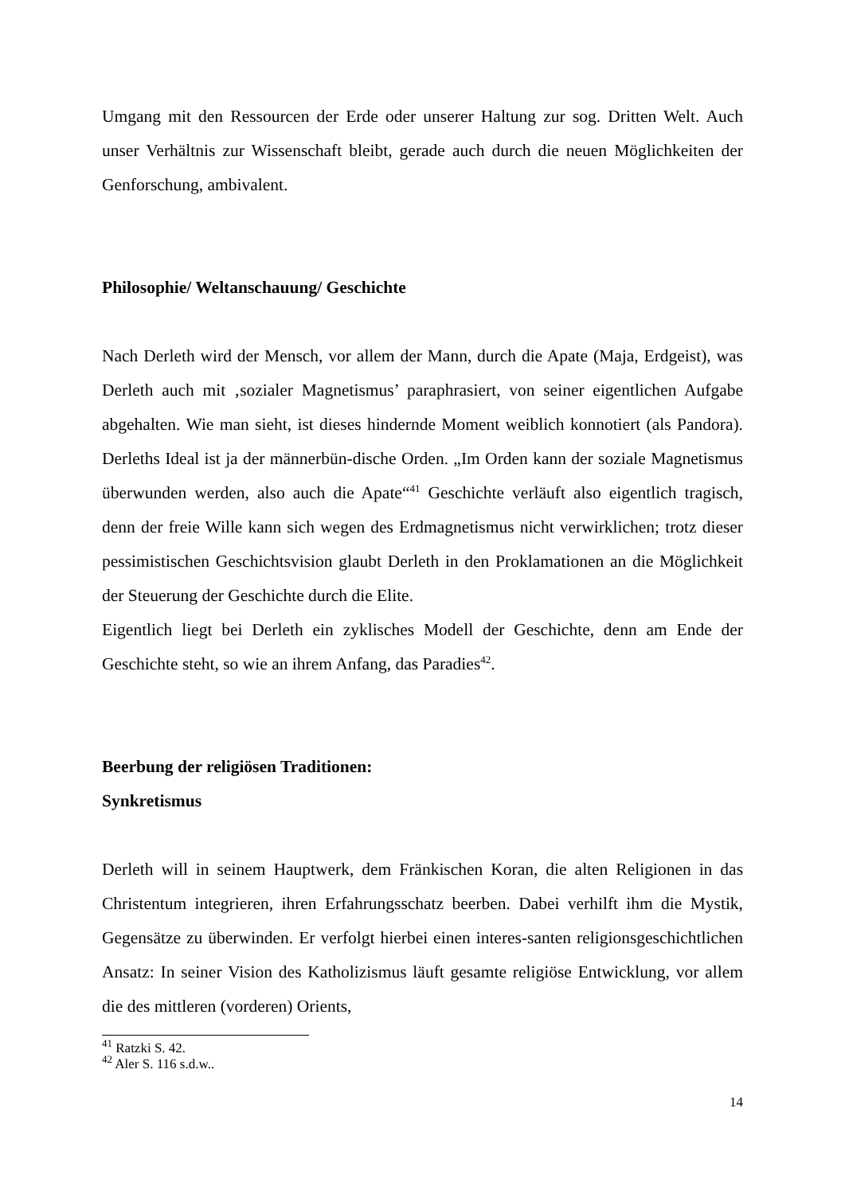Umgang mit den Ressourcen der Erde oder unserer Haltung zur sog. Dritten Welt. Auch unser Verhältnis zur Wissenschaft bleibt, gerade auch durch die neuen Möglichkeiten der Genforschung, ambivalent.
Philosophie/ Weltanschauung/ Geschichte
Nach Derleth wird der Mensch, vor allem der Mann, durch die Apate (Maja, Erdgeist), was Derleth auch mit ‚sozialer Magnetismus’ paraphrasiert, von seiner eigentlichen Aufgabe abgehalten. Wie man sieht, ist dieses hindernde Moment weiblich konnotiert (als Pandora). Derleths Ideal ist ja der männerbün-dische Orden. „Im Orden kann der soziale Magnetismus überwunden werden, also auch die Apate“<sup>41</sup> Geschichte verläuft also eigentlich tragisch, denn der freie Wille kann sich wegen des Erdmagnetismus nicht verwirklichen; trotz dieser pessimistischen Geschichtsvision glaubt Derleth in den Proklamationen an die Möglichkeit der Steuerung der Geschichte durch die Elite.
Eigentlich liegt bei Derleth ein zyklisches Modell der Geschichte, denn am Ende der Geschichte steht, so wie an ihrem Anfang, das Paradies<sup>42</sup>.
Beerbung der religiösen Traditionen:
Synkretismus
Derleth will in seinem Hauptwerk, dem Fränkischen Koran, die alten Religionen in das Christentum integrieren, ihren Erfahrungsschatz beerben. Dabei verhilft ihm die Mystik, Gegensätze zu überwinden. Er verfolgt hierbei einen interes-santen religionsgeschichtlichen Ansatz: In seiner Vision des Katholizismus läuft gesamte religiöse Entwicklung, vor allem die des mittleren (vorderen) Orients,
<sup>41</sup> Ratzki S. 42.
<sup>42</sup> Aler S. 116 s.d.w..
14